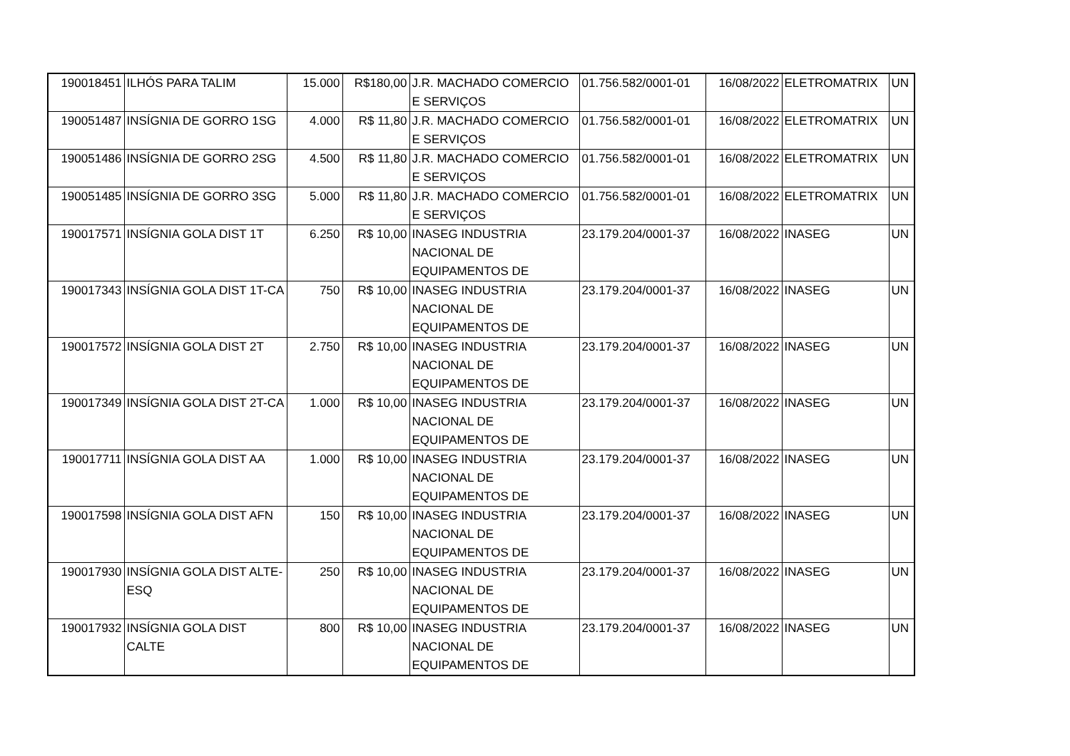| 190018451 | ILHÓS PARA TALIM | 15.000 | R$180,00 | J.R. MACHADO COMERCIO E SERVIÇOS | 01.756.582/0001-01 | 16/08/2022 | ELETROMATRIX | UN |
| 190051487 | INSÍGNIA DE GORRO 1SG | 4.000 | R$ 11,80 | J.R. MACHADO COMERCIO E SERVIÇOS | 01.756.582/0001-01 | 16/08/2022 | ELETROMATRIX | UN |
| 190051486 | INSÍGNIA DE GORRO 2SG | 4.500 | R$ 11,80 | J.R. MACHADO COMERCIO E SERVIÇOS | 01.756.582/0001-01 | 16/08/2022 | ELETROMATRIX | UN |
| 190051485 | INSÍGNIA DE GORRO 3SG | 5.000 | R$ 11,80 | J.R. MACHADO COMERCIO E SERVIÇOS | 01.756.582/0001-01 | 16/08/2022 | ELETROMATRIX | UN |
| 190017571 | INSÍGNIA GOLA DIST 1T | 6.250 | R$ 10,00 | INASEG INDUSTRIA NACIONAL DE EQUIPAMENTOS DE | 23.179.204/0001-37 | 16/08/2022 | INASEG | UN |
| 190017343 | INSÍGNIA GOLA DIST 1T-CA | 750 | R$ 10,00 | INASEG INDUSTRIA NACIONAL DE EQUIPAMENTOS DE | 23.179.204/0001-37 | 16/08/2022 | INASEG | UN |
| 190017572 | INSÍGNIA GOLA DIST 2T | 2.750 | R$ 10,00 | INASEG INDUSTRIA NACIONAL DE EQUIPAMENTOS DE | 23.179.204/0001-37 | 16/08/2022 | INASEG | UN |
| 190017349 | INSÍGNIA GOLA DIST 2T-CA | 1.000 | R$ 10,00 | INASEG INDUSTRIA NACIONAL DE EQUIPAMENTOS DE | 23.179.204/0001-37 | 16/08/2022 | INASEG | UN |
| 190017711 | INSÍGNIA GOLA DIST AA | 1.000 | R$ 10,00 | INASEG INDUSTRIA NACIONAL DE EQUIPAMENTOS DE | 23.179.204/0001-37 | 16/08/2022 | INASEG | UN |
| 190017598 | INSÍGNIA GOLA DIST AFN | 150 | R$ 10,00 | INASEG INDUSTRIA NACIONAL DE EQUIPAMENTOS DE | 23.179.204/0001-37 | 16/08/2022 | INASEG | UN |
| 190017930 | INSÍGNIA GOLA DIST ALTE-ESQ | 250 | R$ 10,00 | INASEG INDUSTRIA NACIONAL DE EQUIPAMENTOS DE | 23.179.204/0001-37 | 16/08/2022 | INASEG | UN |
| 190017932 | INSÍGNIA GOLA DIST CALTE | 800 | R$ 10,00 | INASEG INDUSTRIA NACIONAL DE EQUIPAMENTOS DE | 23.179.204/0001-37 | 16/08/2022 | INASEG | UN |